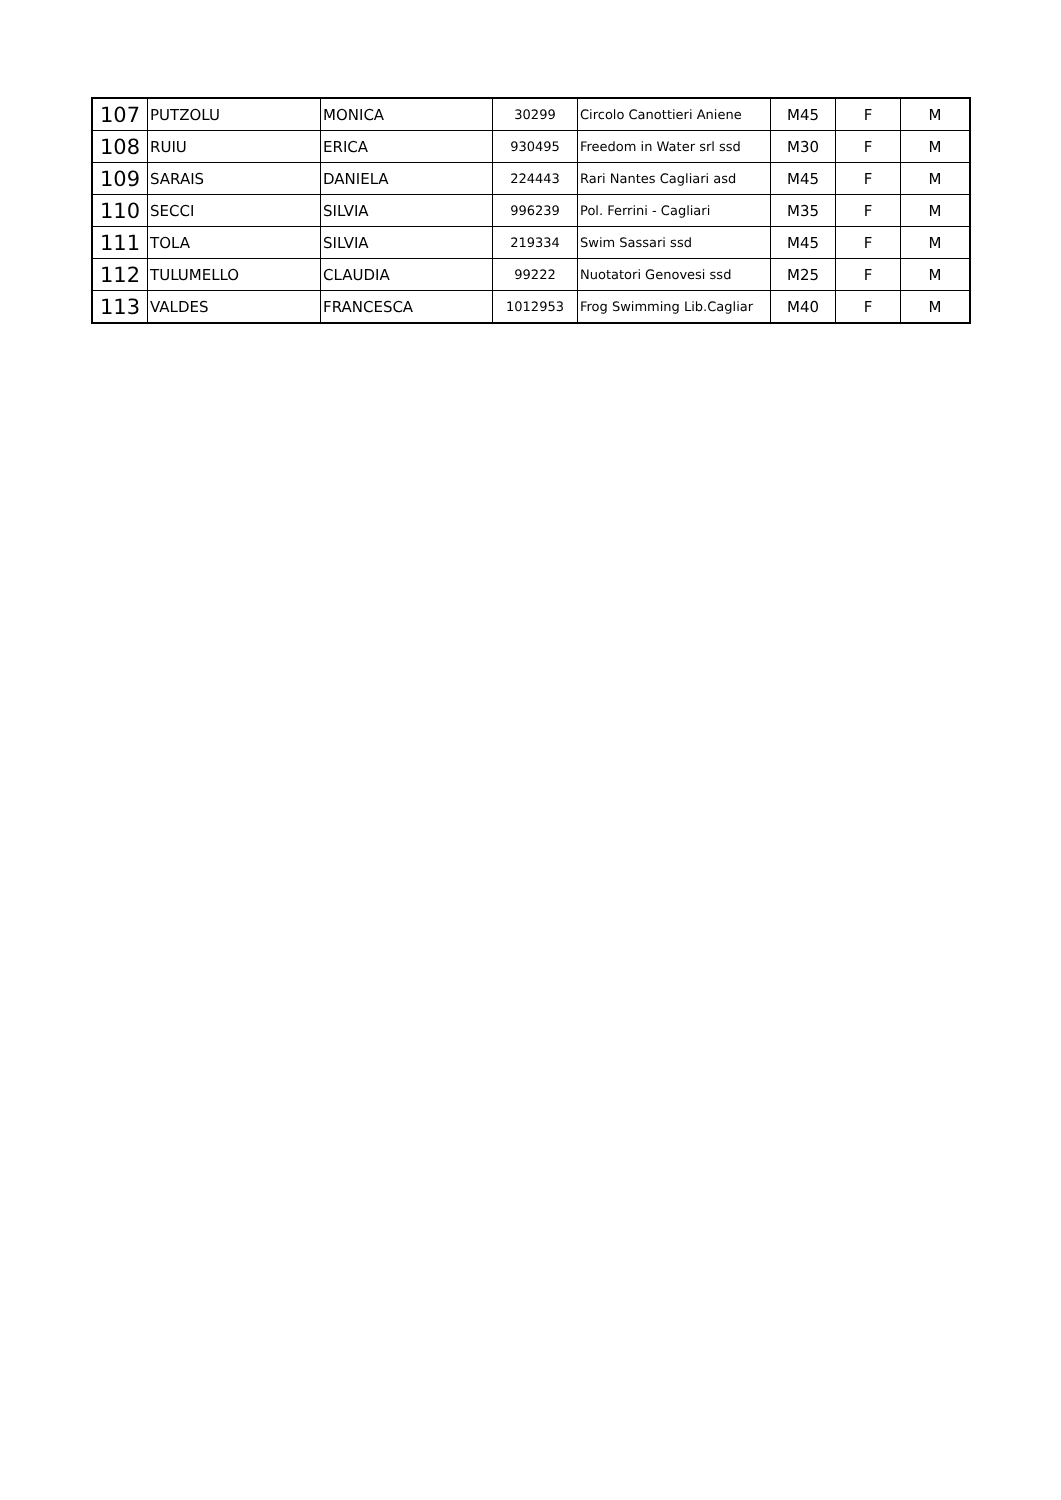| 107 | PUTZOLU | MONICA | 30299 | Circolo Canottieri Aniene | M45 | F | M |
| 108 | RUIU | ERICA | 930495 | Freedom in Water srl ssd | M30 | F | M |
| 109 | SARAIS | DANIELA | 224443 | Rari Nantes Cagliari asd | M45 | F | M |
| 110 | SECCI | SILVIA | 996239 | Pol. Ferrini - Cagliari | M35 | F | M |
| 111 | TOLA | SILVIA | 219334 | Swim Sassari ssd | M45 | F | M |
| 112 | TULUMELLO | CLAUDIA | 99222 | Nuotatori Genovesi ssd | M25 | F | M |
| 113 | VALDES | FRANCESCA | 1012953 | Frog Swimming Lib.Cagliar | M40 | F | M |